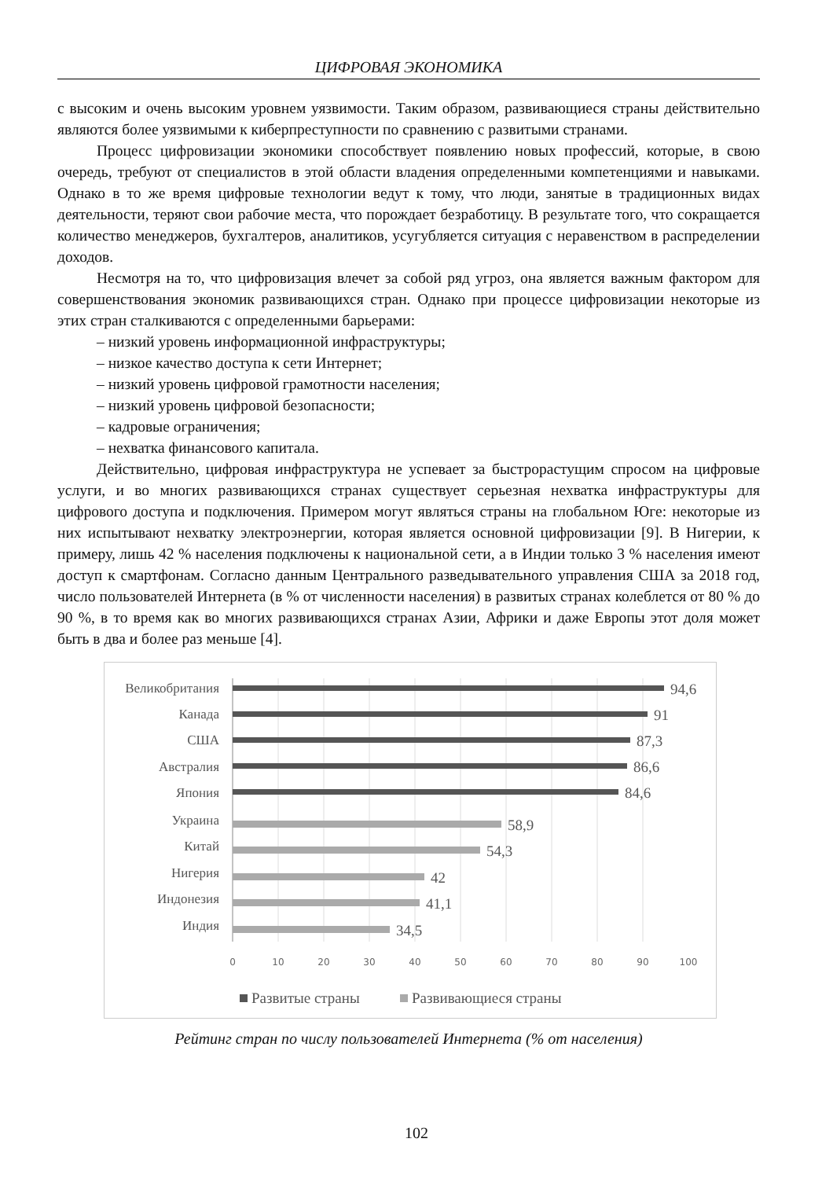ЦИФРОВАЯ ЭКОНОМИКА
с высоким и очень высоким уровнем уязвимости. Таким образом, развивающиеся страны действительно являются более уязвимыми к киберпреступности по сравнению с развитыми странами.
Процесс цифровизации экономики способствует появлению новых профессий, которые, в свою очередь, требуют от специалистов в этой области владения определенными компетенциями и навыками. Однако в то же время цифровые технологии ведут к тому, что люди, занятые в традиционных видах деятельности, теряют свои рабочие места, что порождает безработицу. В результате того, что сокращается количество менеджеров, бухгалтеров, аналитиков, усугубляется ситуация с неравенством в распределении доходов.
Несмотря на то, что цифровизация влечет за собой ряд угроз, она является важным фактором для совершенствования экономик развивающихся стран. Однако при процессе цифровизации некоторые из этих стран сталкиваются с определенными барьерами:
– низкий уровень информационной инфраструктуры;
– низкое качество доступа к сети Интернет;
– низкий уровень цифровой грамотности населения;
– низкий уровень цифровой безопасности;
– кадровые ограничения;
– нехватка финансового капитала.
Действительно, цифровая инфраструктура не успевает за быстрорастущим спросом на цифровые услуги, и во многих развивающихся странах существует серьезная нехватка инфраструктуры для цифрового доступа и подключения. Примером могут являться страны на глобальном Юге: некоторые из них испытывают нехватку электроэнергии, которая является основной цифровизации [9]. В Нигерии, к примеру, лишь 42 % населения подключены к национальной сети, а в Индии только 3 % населения имеют доступ к смартфонам. Согласно данным Центрального разведывательного управления США за 2018 год, число пользователей Интернета (в % от численности населения) в развитых странах колеблется от 80 % до 90 %, в то время как во многих развивающихся странах Азии, Африки и даже Европы этот доля может быть в два и более раз меньше [4].
Великобритания
Канада
США
Австралия
Япония
Украина
Китай
Нигерия
Индонезия
Индия
94,6
91
87,3
86,6
84,6
58,9
54,3
42
41,1
34,5
0
10
20
30
40
50
60
70
80
90
100
Развитые страны
Развивающиеся страны
Рейтинг стран по числу пользователей Интернета (% от населения)
102